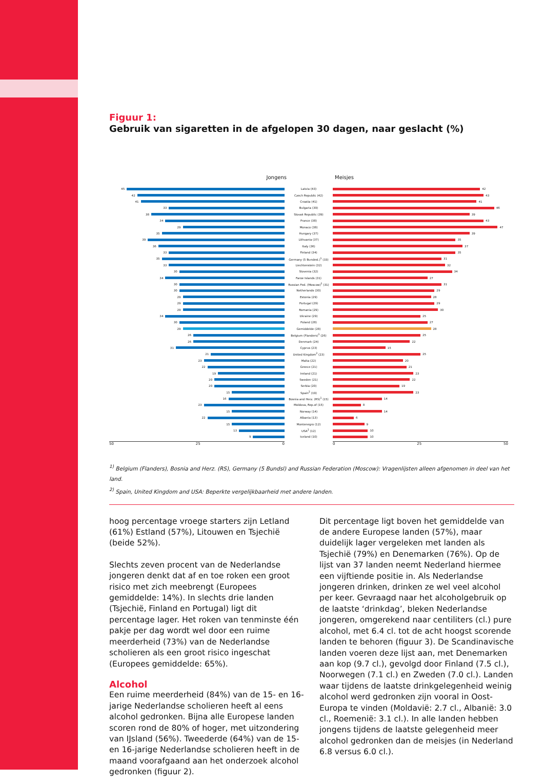Figuur 1:
Gebruik van sigaretten in de afgelopen 30 dagen, naar geslacht (%)
Jongens Meisjes
| 45 | Latvia (43) | 42 |
| 42 | Czech Republic (42) | 43 |
| 41 | Croatia (41) | 41 |
| 33 | Bulgaria (39) | 46 |
| 38 | Slovak Republic (39) | 39 |
| 34 | France (38) | 43 |
| 29 | Monaco (38) | 47 |
| 35 | Hungary (37) | 39 |
| 39 | Lithuania (37) | 35 |
| 36 | Italy (36) | 37 |
| 33 | Finland (34) | 35 |
| 35 | Germany (5 Bundesl.)<sup>1</sup> (33) | 31 |
| 33 | Liechtenstein (32) | 32 |
| 30 | Slovenia (32) | 34 |
| 34 | Faroe Islands (31) | 27 |
| 30 | Russian Fed. (Moscow)<sup>1</sup> (31) | 31 |
| 30 | Netherlands (30) | 29 |
| 29 | Estonia (29) | 28 |
| 29 | Portugal (29) | 29 |
| 29 | Romania (29) | 30 |
| 34 | Ukraine (29) | 25 |
| 30 | Poland (28) | 27 |
| 29 | Gemiddelde (28) | 28 |
| 26 | Belgium (Flanders)<sup>1</sup> (26) | 25 |
| 26 | Denmark (24) | 22 |
| 31 | Cyprus (23) | 15 |
| 21 | United Kingdom<sup>2</sup> (23) | 25 |
| 23 | Malta (22) | 20 |
| 22 | Greece (21) | 21 |
| 19 | Ireland (21) | 23 |
| 20 | Sweden (21) | 22 |
| 20 | Serbia (20) | 19 |
| 15 | Spain<sup>2</sup> (19) | 23 |
| 16 | Bosnia and Herz. (RS)<sup>1</sup> (15) | 14 |
| 23 | Moldova, Rep.of (15) | 8 |
| 15 | Norway (14) | 14 |
| 22 | Albania (13) | 6 |
| 15 | Montenegro (12) | 9 |
| 13 | USA<sup>2</sup> (12) | 10 |
| 9 | Iceland (10) | 10 |
50 25 0 0 25 50
<sup>1)</sup> Belgium (Flanders), Bosnia and Herz. (RS), Germany (5 Bundsl) and Russian Federation (Moscow): Vragenlijsten alleen afgenomen in deel van het land.
<sup>2)</sup> Spain, United Kingdom and USA: Beperkte vergelijkbaarheid met andere landen.
hoog percentage vroege starters zijn Letland (61%) Estland (57%), Litouwen en Tsjechië (beide 52%).
Slechts zeven procent van de Nederlandse jongeren denkt dat af en toe roken een groot risico met zich meebrengt (Europees gemiddelde: 14%). In slechts drie landen (Tsjechië, Finland en Portugal) ligt dit percentage lager. Het roken van tenminste één pakje per dag wordt wel door een ruime meerderheid (73%) van de Nederlandse scholieren als een groot risico ingeschat (Europees gemiddelde: 65%).
Alcohol
Een ruime meerderheid (84%) van de 15- en 16-jarige Nederlandse scholieren heeft al eens alcohol gedronken. Bijna alle Europese landen scoren rond de 80% of hoger, met uitzondering van IJsland (56%). Tweederde (64%) van de 15- en 16-jarige Nederlandse scholieren heeft in de maand voorafgaand aan het onderzoek alcohol gedronken (figuur 2).
Dit percentage ligt boven het gemiddelde van de andere Europese landen (57%), maar duidelijk lager vergeleken met landen als Tsjechië (79%) en Denemarken (76%). Op de lijst van 37 landen neemt Nederland hiermee een vijftiende positie in. Als Nederlandse jongeren drinken, drinken ze wel veel alcohol per keer. Gevraagd naar het alcoholgebruik op de laatste ‘drinkdag’, bleken Nederlandse jongeren, omgerekend naar centiliters (cl.) pure alcohol, met 6.4 cl. tot de acht hoogst scorende landen te behoren (figuur 3). De Scandinavische landen voeren deze lijst aan, met Denemarken aan kop (9.7 cl.), gevolgd door Finland (7.5 cl.), Noorwegen (7.1 cl.) en Zweden (7.0 cl.). Landen waar tijdens de laatste drinkgelegenheid weinig alcohol werd gedronken zijn vooral in Oost-Europa te vinden (Moldavië: 2.7 cl., Albanië: 3.0 cl., Roemenië: 3.1 cl.). In alle landen hebben jongens tijdens de laatste gelegenheid meer alcohol gedronken dan de meisjes (in Nederland 6.8 versus 6.0 cl.).